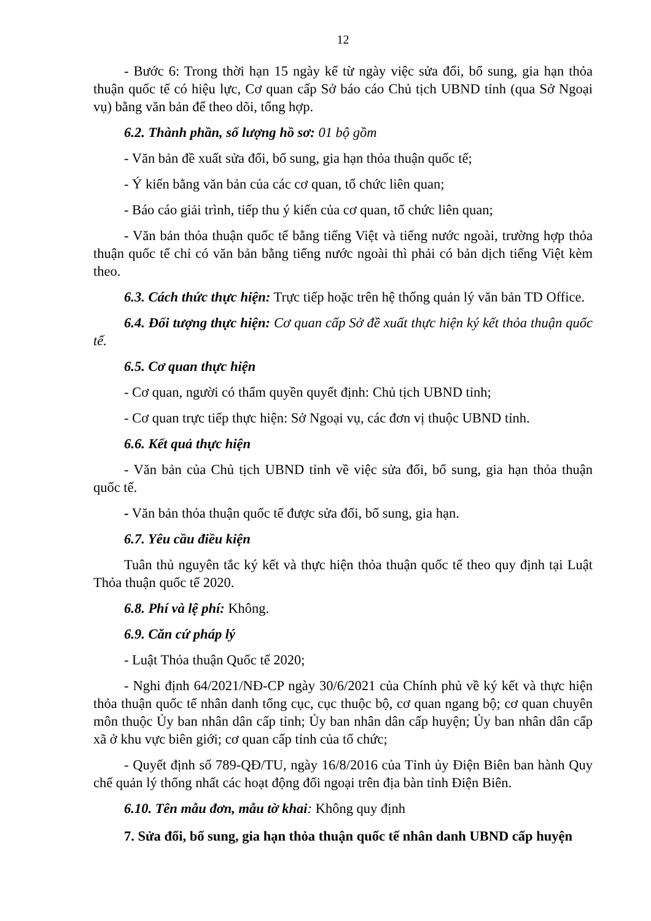12
- Bước 6: Trong thời hạn 15 ngày kể từ ngày việc sửa đổi, bổ sung, gia hạn thỏa thuận quốc tế có hiệu lực, Cơ quan cấp Sở báo cáo Chủ tịch UBND tỉnh (qua Sở Ngoại vụ) bằng văn bản để theo dõi, tổng hợp.
6.2. Thành phần, số lượng hồ sơ: 01 bộ gồm
- Văn bản đề xuất sửa đổi, bổ sung, gia hạn thỏa thuận quốc tế;
- Ý kiến bằng văn bản của các cơ quan, tổ chức liên quan;
- Báo cáo giải trình, tiếp thu ý kiến của cơ quan, tổ chức liên quan;
- Văn bản thỏa thuận quốc tế bằng tiếng Việt và tiếng nước ngoài, trường hợp thỏa thuận quốc tế chỉ có văn bản bằng tiếng nước ngoài thì phải có bản dịch tiếng Việt kèm theo.
6.3. Cách thức thực hiện: Trực tiếp hoặc trên hệ thống quản lý văn bản TD Office.
6.4. Đối tượng thực hiện: Cơ quan cấp Sở đề xuất thực hiện ký kết thỏa thuận quốc tế.
6.5. Cơ quan thực hiện
- Cơ quan, người có thẩm quyền quyết định: Chủ tịch UBND tỉnh;
- Cơ quan trực tiếp thực hiện: Sở Ngoại vụ, các đơn vị thuộc UBND tỉnh.
6.6. Kết quả thực hiện
- Văn bản của Chủ tịch UBND tỉnh về việc sửa đổi, bổ sung, gia hạn thỏa thuận quốc tế.
- Văn bản thỏa thuận quốc tế được sửa đổi, bổ sung, gia hạn.
6.7. Yêu cầu điều kiện
Tuân thủ nguyên tắc ký kết và thực hiện thỏa thuận quốc tế theo quy định tại Luật Thỏa thuận quốc tế 2020.
6.8. Phí và lệ phí: Không.
6.9. Căn cứ pháp lý
- Luật Thỏa thuận Quốc tế 2020;
- Nghi định 64/2021/NĐ-CP ngày 30/6/2021 của Chính phủ về ký kết và thực hiện thỏa thuận quốc tế nhân danh tổng cục, cục thuộc bộ, cơ quan ngang bộ; cơ quan chuyên môn thuộc Ủy ban nhân dân cấp tỉnh; Ủy ban nhân dân cấp huyện; Ủy ban nhân dân cấp xã ở khu vực biên giới; cơ quan cấp tỉnh của tổ chức;
- Quyết định số 789-QĐ/TU, ngày 16/8/2016 của Tỉnh ủy Điện Biên ban hành Quy chế quản lý thống nhất các hoạt động đối ngoại trên địa bàn tỉnh Điện Biên.
6.10. Tên mẫu đơn, mẫu tờ khai: Không quy định
7. Sửa đổi, bổ sung, gia hạn thỏa thuận quốc tế nhân danh UBND cấp huyện